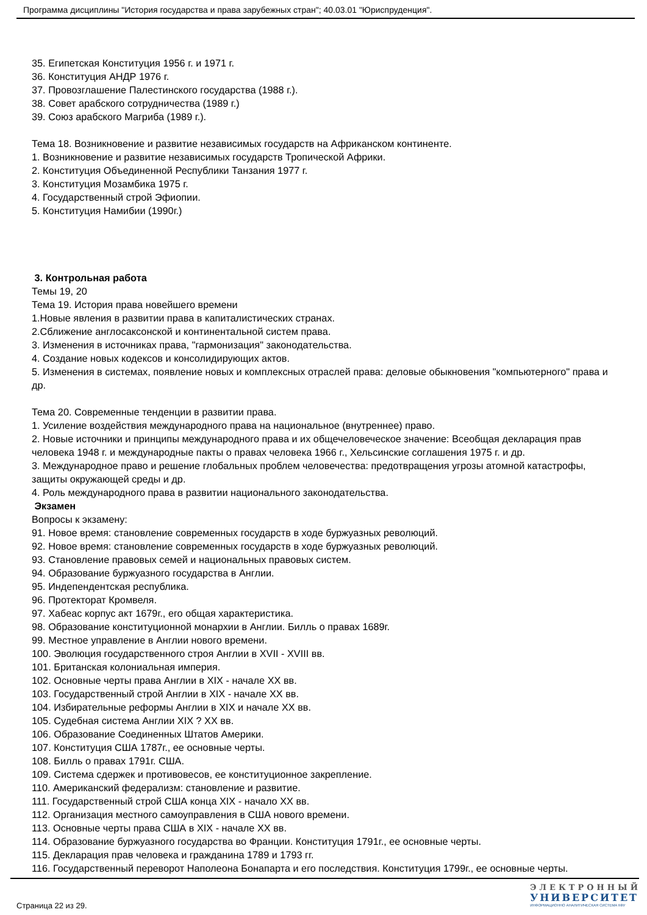Программа дисциплины "История государства и права зарубежных стран"; 40.03.01 "Юриспруденция".
35. Египетская Конституция 1956 г. и 1971 г.
36. Конституция АНДР 1976 г.
37. Провозглашение Палестинского государства (1988 г.).
38. Совет арабского сотрудничества (1989 г.)
39. Союз арабского Магриба (1989 г.).
Тема 18. Возникновение и развитие независимых государств на Африканском континенте.
1. Возникновение и развитие независимых государств Тропической Африки.
2. Конституция Объединенной Республики Танзания 1977 г.
3. Конституция Мозамбика 1975 г.
4. Государственный строй Эфиопии.
5. Конституция Намибии (1990г.)
3. Контрольная работа
Темы 19, 20
Тема 19. История права новейшего времени
1.Новые явления в развитии права в капиталистических странах.
2.Сближение англосаксонской и континентальной систем права.
3. Изменения в источниках права, "гармонизация" законодательства.
4. Создание новых кодексов и консолидирующих актов.
5. Изменения в системах, появление новых и комплексных отраслей права: деловые обыкновения "компьютерного" права и др.
Тема 20. Современные тенденции в развитии права.
1. Усиление воздействия международного права на национальное (внутреннее) право.
2. Новые источники и принципы международного права и их общечеловеческое значение: Всеобщая декларация прав человека 1948 г. и международные пакты о правах человека 1966 г., Хельсинские соглашения 1975 г. и др.
3. Международное право и решение глобальных проблем человечества: предотвращения угрозы атомной катастрофы, защиты окружающей среды и др.
4. Роль международного права в развитии национального законодательства.
Экзамен
Вопросы к экзамену:
91. Новое время: становление современных государств в ходе буржуазных революций.
92. Новое время: становление современных государств в ходе буржуазных революций.
93. Становление правовых семей и национальных правовых систем.
94. Образование буржуазного государства в Англии.
95. Индепендентская республика.
96. Протекторат Кромвеля.
97. Хабеас корпус акт 1679г., его общая характеристика.
98. Образование конституционной монархии в Англии. Билль о правах 1689г.
99. Местное управление в Англии нового времени.
100. Эволюция государственного строя Англии в XVII - XVIII вв.
101. Британская колониальная империя.
102. Основные черты права Англии в XIX - начале XX вв.
103. Государственный строй Англии в XIX - начале XX вв.
104. Избирательные реформы Англии в XIX и начале XX вв.
105. Судебная система Англии XIX ? XX вв.
106. Образование Соединенных Штатов Америки.
107. Конституция США 1787г., ее основные черты.
108. Билль о правах 1791г. США.
109. Система сдержек и противовесов, ее конституционное закрепление.
110. Американский федерализм: становление и развитие.
111. Государственный строй США конца XIX - начало XX вв.
112. Организация местного самоуправления в США нового времени.
113. Основные черты права США в XIX - начале XX вв.
114. Образование буржуазного государства во Франции. Конституция 1791г., ее основные черты.
115. Декларация прав человека и гражданина 1789 и 1793 гг.
116. Государственный переворот Наполеона Бонапарта и его последствия. Конституция 1799г., ее основные черты.
Страница 22 из 29.
ЭЛЕКТРОННЫЙ
УНИВЕРСИТЕТ
ИНФОРМАЦИОННО АНАЛИТИЧЕСКАЯ СИСТЕМА КФУ